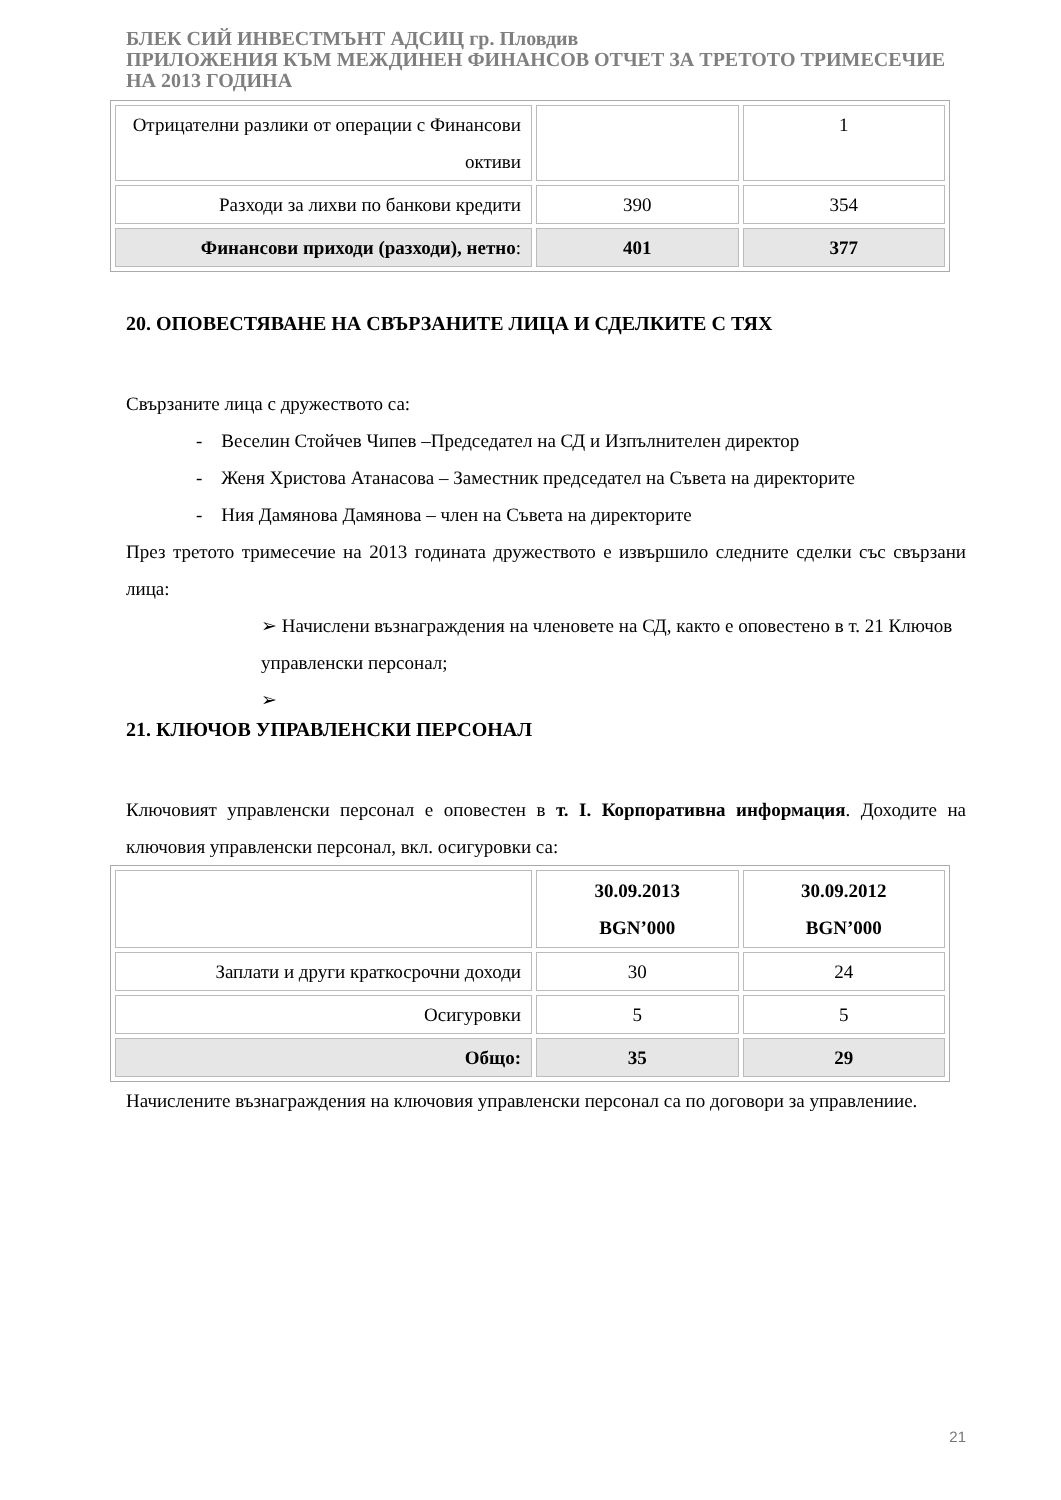БЛЕК СИЙ ИНВЕСТМЪНТ АДСИЦ гр. Пловдив
ПРИЛОЖЕНИЯ КЪМ МЕЖДИНЕН ФИНАНСОВ ОТЧЕТ ЗА ТРЕТОТО ТРИМЕСЕЧИЕ НА 2013 ГОДИНА
| Отрицателни разлики от операции с Финансови октиви | | 1 |
| Разходи за лихви по банкови кредити | 390 | 354 |
| Финансови приходи (разходи), нетно : | 401 | 377 |
20. ОПОВЕСТЯВАНЕ НА СВЪРЗАНИТЕ ЛИЦА И СДЕЛКИТЕ С ТЯХ
Свързаните лица с дружеството са:
- Веселин Стойчев Чипев –Председател на СД и Изпълнителен директор
- Женя Христова Атанасова – Заместник председател на Съвета на директорите
- Ния Дамянова Дамянова – член на Съвета на директорите
През третото тримесечие на 2013 годината дружеството е извършило следните сделки със свързани лица:
➢ Начислени възнаграждения на членовете на СД, както е оповестено в т. 21 Ключов управленски персонал;
➢
21. КЛЮЧОВ УПРАВЛЕНСКИ ПЕРСОНАЛ
Ключовият управленски персонал е оповестен в т. I. Корпоративна информация. Доходите на ключовия управленски персонал, вкл. осигуровки са:
| | 30.09.2013 BGN’000 | 30.09.2012 BGN’000 |
| Заплати и други краткосрочни доходи | 30 | 24 |
| Осигуровки | 5 | 5 |
| Общо: | 35 | 29 |
Начислените възнаграждения на ключовия управленски персонал са по договори за управлениие.
21